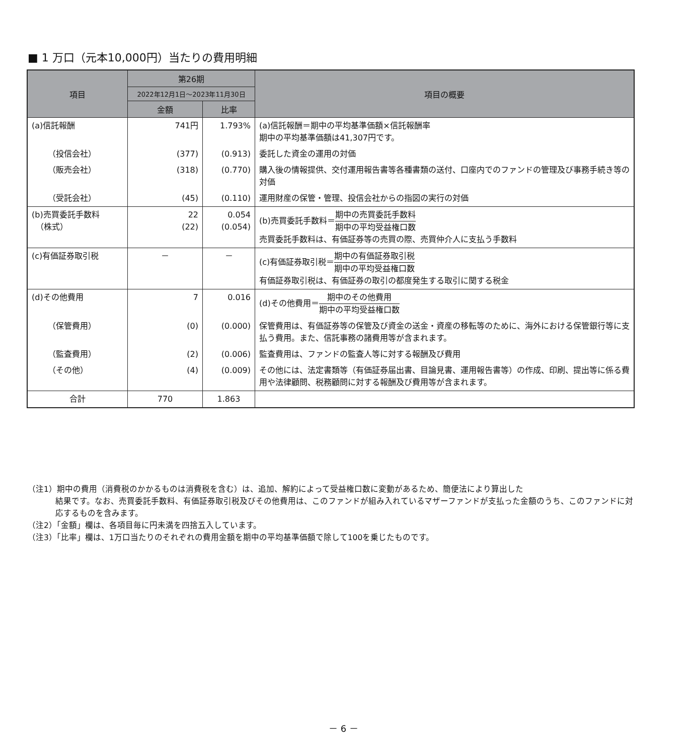■ 1 万口（元本10,000円）当たりの費用明細
| 項目 | 第26期 | | 項目の概要 |
| --- | --- | --- | --- |
| | 2022年12月1日～2023年11月30日 | | |
| | 金額 | 比率 | |
| (a)信託報酬 | 741円 | 1.793% | (a)信託報酬＝期中の平均基準価額×信託報酬率 期中の平均基準価額は41,307円です。 |
| （投信会社） | (377) | (0.913) | 委託した資金の運用の対価 |
| （販売会社） | (318) | (0.770) | 購入後の情報提供、交付運用報告書等各種書類の送付、口座内でのファンドの管理及び事務手続き等の対価 |
| （受託会社） | (45) | (0.110) | 運用財産の保管・管理、投信会社からの指図の実行の対価 |
| (b)売買委託手数料 （株式） | 22 (22) | 0.054 (0.054) | (b)売買委託手数料＝ 期中の売買委託手数料 期中の平均受益権口数 売買委託手数料は、有価証券等の売買の際、売買仲介人に支払う手数料 |
| (c)有価証券取引税 | － | － | (c)有価証券取引税＝ 期中の有価証券取引税 期中の平均受益権口数 有価証券取引税は、有価証券の取引の都度発生する取引に関する税金 |
| (d)その他費用 | 7 | 0.016 | (d)その他費用＝ 期中のその他費用 期中の平均受益権口数 |
| （保管費用） | (0) | (0.000) | 保管費用は、有価証券等の保管及び資金の送金・資産の移転等のために、海外における保管銀行等に支払う費用。また、信託事務の諸費用等が含まれます。 |
| （監査費用） | (2) | (0.006) | 監査費用は、ファンドの監査人等に対する報酬及び費用 |
| （その他） | (4) | (0.009) | その他には、法定書類等（有価証券届出書、目論見書、運用報告書等）の作成、印刷、提出等に係る費用や法律顧問、税務顧問に対する報酬及び費用等が含まれます。 |
| 合計 | 770 | 1.863 | |
（注1）期中の費用（消費税のかかるものは消費税を含む）は、追加、解約によって受益権口数に変動があるため、簡便法により算出した
結果です。なお、売買委託手数料、有価証券取引税及びその他費用は、このファンドが組み入れているマザーファンドが支払った金額のうち、このファンドに対応するものを含みます。
（注2）「金額」欄は、各項目毎に円未満を四捨五入しています。
（注3）「比率」欄は、1万口当たりのそれぞれの費用金額を期中の平均基準価額で除して100を乗じたものです。
－ 6 －